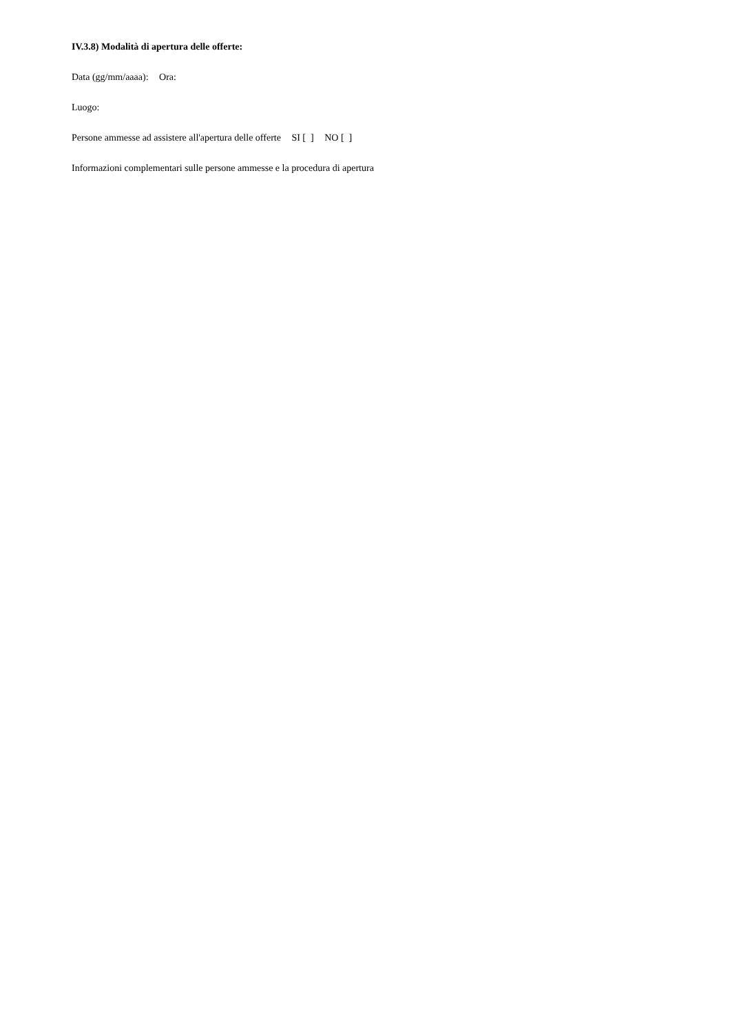IV.3.8) Modalità di apertura delle offerte:
Data (gg/mm/aaaa): Ora:
Luogo:
Persone ammesse ad assistere all'apertura delle offerte SI [ ] NO [ ]
Informazioni complementari sulle persone ammesse e la procedura di apertura